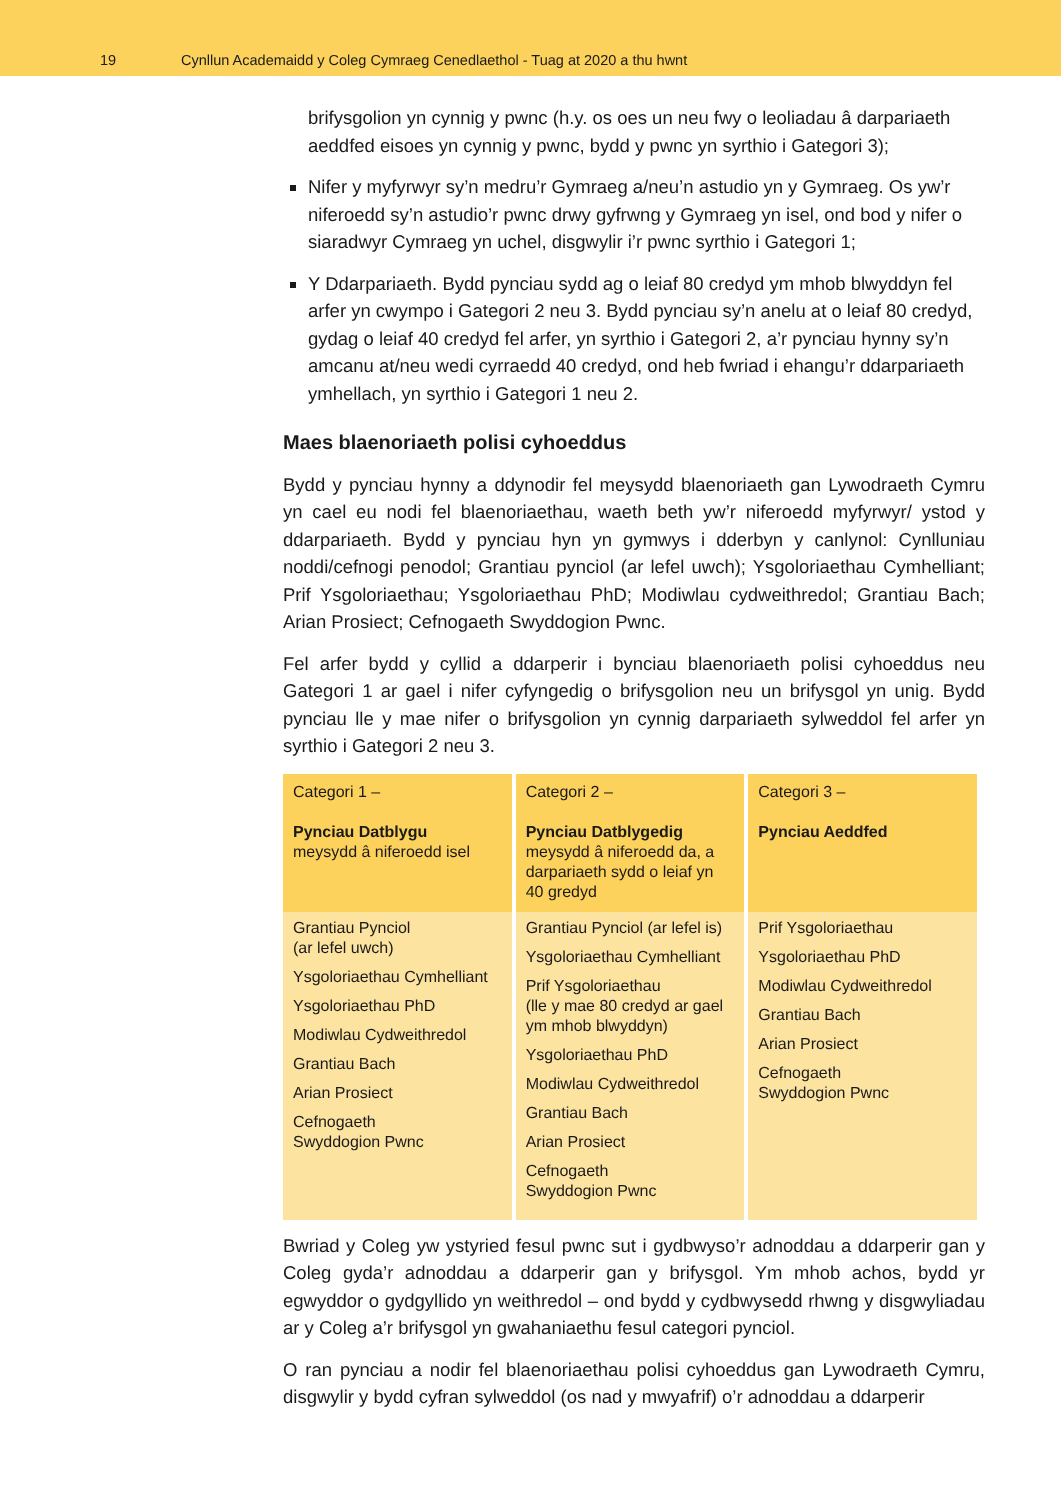19 Cynllun Academaidd y Coleg Cymraeg Cenedlaethol - Tuag at 2020 a thu hwnt
brifysgolion yn cynnig y pwnc (h.y. os oes un neu fwy o leoliadau â darpariaeth aeddfed eisoes yn cynnig y pwnc, bydd y pwnc yn syrthio i Gategori 3);
Nifer y myfyrwyr sy’n medru’r Gymraeg a/neu’n astudio yn y Gymraeg. Os yw’r niferoedd sy’n astudio’r pwnc drwy gyfrwng y Gymraeg yn isel, ond bod y nifer o siaradwyr Cymraeg yn uchel, disgwylir i’r pwnc syrthio i Gategori 1;
Y Ddarpariaeth. Bydd pynciau sydd ag o leiaf 80 credyd ym mhob blwyddyn fel arfer yn cwympo i Gategori 2 neu 3. Bydd pynciau sy’n anelu at o leiaf 80 credyd, gydag o leiaf 40 credyd fel arfer, yn syrthio i Gategori 2, a’r pynciau hynny sy’n amcanu at/neu wedi cyrraedd 40 credyd, ond heb fwriad i ehangu’r ddarpariaeth ymhellach, yn syrthio i Gategori 1 neu 2.
Maes blaenoriaeth polisi cyhoeddus
Bydd y pynciau hynny a ddynodir fel meysydd blaenoriaeth gan Lywodraeth Cymru yn cael eu nodi fel blaenoriaethau, waeth beth yw’r niferoedd myfyrwyr/ ystod y ddarpariaeth. Bydd y pynciau hyn yn gymwys i dderbyn y canlynol: Cynlluniau noddi/cefnogi penodol; Grantiau pynciol (ar lefel uwch); Ysgoloriaethau Cymhelliant; Prif Ysgoloriaethau; Ysgoloriaethau PhD; Modiwlau cydweithredol; Grantiau Bach; Arian Prosiect; Cefnogaeth Swyddogion Pwnc.
Fel arfer bydd y cyllid a ddarperir i bynciau blaenoriaeth polisi cyhoeddus neu Gategori 1 ar gael i nifer cyfyngedig o brifysgolion neu un brifysgol yn unig. Bydd pynciau lle y mae nifer o brifysgolion yn cynnig darpariaeth sylweddol fel arfer yn syrthio i Gategori 2 neu 3.
| Categori 1 – Pynciau Datblygu meysydd â niferoedd isel | Categori 2 – Pynciau Datblygedig meysydd â niferoedd da, a darpariaeth sydd o leiaf yn 40 gredyd | Categori 3 – Pynciau Aeddfed |
| --- | --- | --- |
| Grantiau Pynciol (ar lefel uwch) Ysgoloriaethau Cymhelliant Ysgoloriaethau PhD Modiwlau Cydweithredol Grantiau Bach Arian Prosiect Cefnogaeth Swyddogion Pwnc | Grantiau Pynciol (ar lefel is) Ysgoloriaethau Cymhelliant Prif Ysgoloriaethau (lle y mae 80 credyd ar gael ym mhob blwyddyn) Ysgoloriaethau PhD Modiwlau Cydweithredol Grantiau Bach Arian Prosiect Cefnogaeth Swyddogion Pwnc | Prif Ysgoloriaethau Ysgoloriaethau PhD Modiwlau Cydweithredol Grantiau Bach Arian Prosiect Cefnogaeth Swyddogion Pwnc |
Bwriad y Coleg yw ystyried fesul pwnc sut i gydbwyso’r adnoddau a ddarperir gan y Coleg gyda’r adnoddau a ddarperir gan y brifysgol. Ym mhob achos, bydd yr egwyddor o gydgyllido yn weithredol – ond bydd y cydbwysedd rhwng y disgwyliadau ar y Coleg a’r brifysgol yn gwahaniaethu fesul categori pynciol.
O ran pynciau a nodir fel blaenoriaethau polisi cyhoeddus gan Lywodraeth Cymru, disgwylir y bydd cyfran sylweddol (os nad y mwyafrif) o’r adnoddau a ddarperir